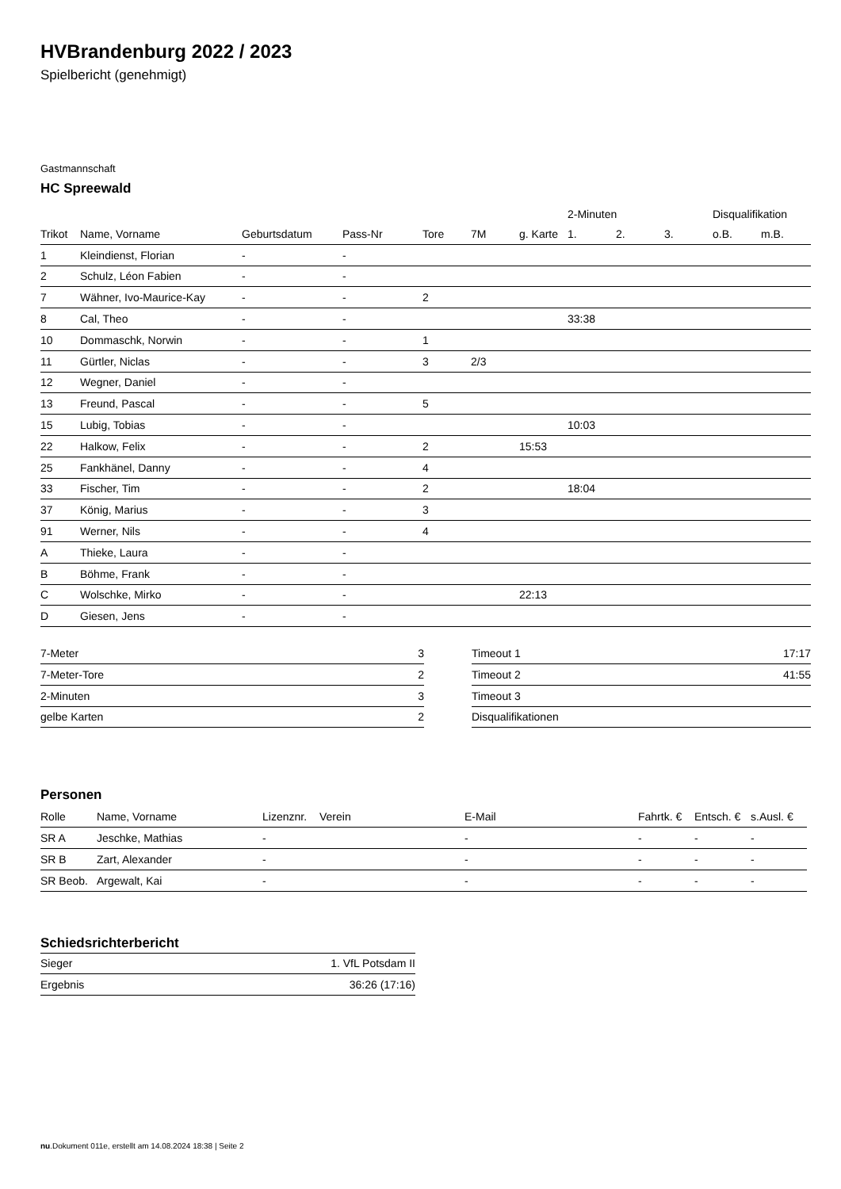HVBrandenburg 2022 / 2023
Spielbericht (genehmigt)
Gastmannschaft
HC Spreewald
| | | | | | | | 2-Minuten | | | Disqualifikation | |
| --- | --- | --- | --- | --- | --- | --- | --- | --- | --- | --- | --- |
| Trikot | Name, Vorname | Geburtsdatum | Pass-Nr | Tore | 7M | g. Karte | 1. | 2. | 3. | o.B. | m.B. |
| 1 | Kleindienst, Florian | - | - | | | | | | | | |
| 2 | Schulz, Léon Fabien | - | - | | | | | | | | |
| 7 | Wähner, Ivo-Maurice-Kay | - | - | 2 | | | | | | | |
| 8 | Cal, Theo | - | - | | | | 33:38 | | | | |
| 10 | Dommaschk, Norwin | - | - | 1 | | | | | | | |
| 11 | Gürtler, Niclas | - | - | 3 | 2/3 | | | | | | |
| 12 | Wegner, Daniel | - | - | | | | | | | | |
| 13 | Freund, Pascal | - | - | 5 | | | | | | | |
| 15 | Lubig, Tobias | - | - | | | | 10:03 | | | | |
| 22 | Halkow, Felix | - | - | 2 | | 15:53 | | | | | |
| 25 | Fankhänel, Danny | - | - | 4 | | | | | | | |
| 33 | Fischer, Tim | - | - | 2 | | | 18:04 | | | | |
| 37 | König, Marius | - | - | 3 | | | | | | | |
| 91 | Werner, Nils | - | - | 4 | | | | | | | |
| A | Thieke, Laura | - | - | | | | | | | | |
| B | Böhme, Frank | - | - | | | | | | | | |
| C | Wolschke, Mirko | - | - | | | 22:13 | | | | | |
| D | Giesen, Jens | - | - | | | | | | | | |
| 7-Meter | 3 |
| 7-Meter-Tore | 2 |
| 2-Minuten | 3 |
| gelbe Karten | 2 |
| Timeout 1 | 17:17 |
| Timeout 2 | 41:55 |
| Timeout 3 | |
| Disqualifikationen | |
Personen
| Rolle | Name, Vorname | Lizenznr. | Verein | E-Mail | Fahrtk. € | Entsch. € | s.Ausl. € |
| --- | --- | --- | --- | --- | --- | --- | --- |
| SR A | Jeschke, Mathias | - | | - | - | - | - |
| SR B | Zart, Alexander | - | | - | - | - | - |
| SR Beob. | Argewalt, Kai | - | | - | - | - | - |
Schiedsrichterbericht
| Sieger | 1. VfL Potsdam II |
| Ergebnis | 36:26 (17:16) |
nu.Dokument 011e, erstellt am 14.08.2024 18:38 | Seite 2